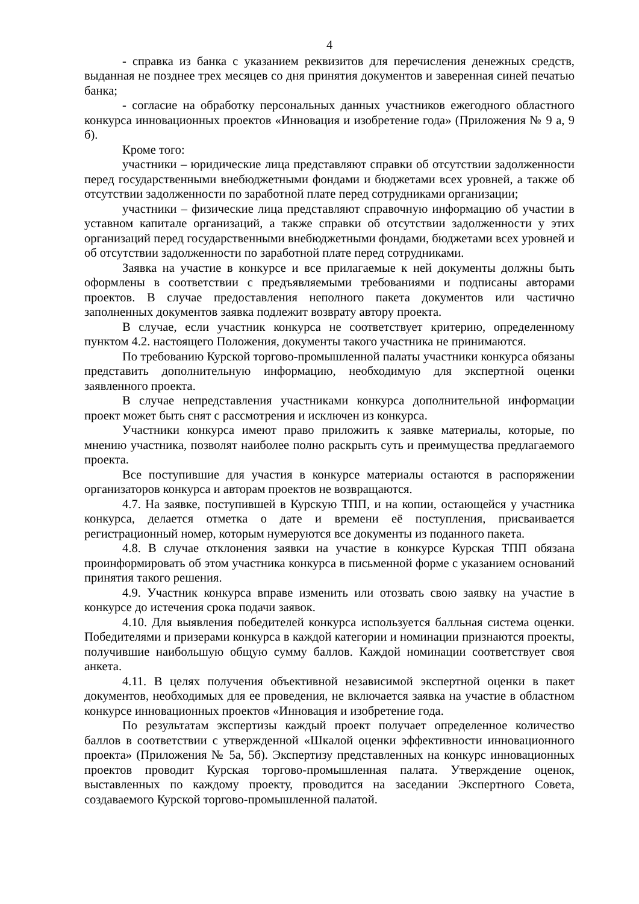4
- справка из банка с указанием реквизитов для перечисления денежных средств, выданная не позднее трех месяцев со дня принятия документов и заверенная синей печатью банка;
- согласие на обработку персональных данных участников ежегодного областного конкурса инновационных проектов «Инновация и изобретение года» (Приложения № 9 а, 9 б).
Кроме того:
участники – юридические лица представляют справки об отсутствии задолженности перед государственными внебюджетными фондами и бюджетами всех уровней, а также об отсутствии задолженности по заработной плате перед сотрудниками организации;
участники – физические лица представляют справочную информацию об участии в уставном капитале организаций, а также справки об отсутствии задолженности у этих организаций перед государственными внебюджетными фондами, бюджетами всех уровней и об отсутствии задолженности по заработной плате перед сотрудниками.
Заявка на участие в конкурсе и все прилагаемые к ней документы должны быть оформлены в соответствии с предъявляемыми требованиями и подписаны авторами проектов. В случае предоставления неполного пакета документов или частично заполненных документов заявка подлежит возврату автору проекта.
В случае, если участник конкурса не соответствует критерию, определенному пунктом 4.2. настоящего Положения, документы такого участника не принимаются.
По требованию Курской торгово-промышленной палаты участники конкурса обязаны представить дополнительную информацию, необходимую для экспертной оценки заявленного проекта.
В случае непредставления участниками конкурса дополнительной информации проект может быть снят с рассмотрения и исключен из конкурса.
Участники конкурса имеют право приложить к заявке материалы, которые, по мнению участника, позволят наиболее полно раскрыть суть и преимущества предлагаемого проекта.
Все поступившие для участия в конкурсе материалы остаются в распоряжении организаторов конкурса и авторам проектов не возвращаются.
4.7. На заявке, поступившей в Курскую ТПП, и на копии, остающейся у участника конкурса, делается отметка о дате и времени её поступления, присваивается регистрационный номер, которым нумеруются все документы из поданного пакета.
4.8. В случае отклонения заявки на участие в конкурсе Курская ТПП обязана проинформировать об этом участника конкурса в письменной форме с указанием оснований принятия такого решения.
4.9. Участник конкурса вправе изменить или отозвать свою заявку на участие в конкурсе до истечения срока подачи заявок.
4.10. Для выявления победителей конкурса используется балльная система оценки. Победителями и призерами конкурса в каждой категории и номинации признаются проекты, получившие наибольшую общую сумму баллов. Каждой номинации соответствует своя анкета.
4.11. В целях получения объективной независимой экспертной оценки в пакет документов, необходимых для ее проведения, не включается заявка на участие в областном конкурсе инновационных проектов «Инновация и изобретение года.
По результатам экспертизы каждый проект получает определенное количество баллов в соответствии с утвержденной «Шкалой оценки эффективности инновационного проекта» (Приложения № 5а, 5б). Экспертизу представленных на конкурс инновационных проектов проводит Курская торгово-промышленная палата. Утверждение оценок, выставленных по каждому проекту, проводится на заседании Экспертного Совета, создаваемого Курской торгово-промышленной палатой.